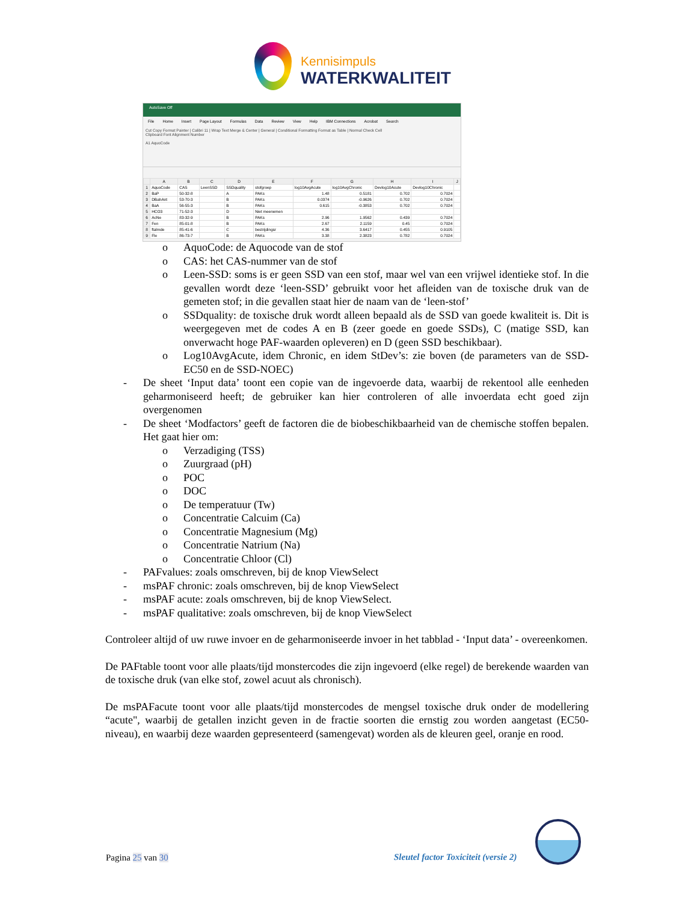Kennisimpuls
WATERKWALITEIT
AutoSave Off
File Home Insert Page Layout Formulas Data Review View Help IBM Connections Acrobat Search
Cut Copy Format Painter | Calibri 11 | Wrap Text Merge & Center | General | Conditional Formatting Format as Table | Normal Check Cell
Clipboard Font Alignment Number
A1 AquoCode
| | A | B | C | D | E | F | G | H | I | J |
| --- | --- | --- | --- | --- | --- | --- | --- | --- | --- | --- |
| 1 | AquoCode | CAS | LeenSSD | SSDquality | stofgroep | log10AvgAcute | log10AvgChronic | Devlog10Acute | Devlog10Chronic | |
| 2 | BaP | 50-32-8 | | A | PAKs | 1.48 | 0.5181 | 0.702 | 0.7024 | |
| 3 | DBahAnt | 53-70-3 | | B | PAKs | 0.0374 | -0.9626 | 0.702 | 0.7024 | |
| 4 | BaA | 56-55-3 | | B | PAKs | 0.615 | -0.3853 | 0.702 | 0.7024 | |
| 5 | HCO3 | 71-52-3 | | D | Niet meenemen | | | | | |
| 6 | AcNe | 83-32-9 | | B | PAKs | 2.96 | 1.9562 | 0.439 | 0.7024 | |
| 7 | Fen | 85-01-8 | | B | PAKs | 2.67 | 2.1159 | 0.45 | 0.7024 | |
| 8 | ftalmde | 85-41-6 | | C | bestrijdingsr | 4.36 | 3.6417 | 0.455 | 0.9105 | |
| 9 | Fle | 86-73-7 | | B | PAKs | 3.38 | 2.3823 | 0.782 | 0.7024 | |
o AquoCode: de Aquocode van de stof
o CAS: het CAS-nummer van de stof
o Leen-SSD: soms is er geen SSD van een stof, maar wel van een vrijwel identieke stof. In die gevallen wordt deze ‘leen-SSD’ gebruikt voor het afleiden van de toxische druk van de gemeten stof; in die gevallen staat hier de naam van de ‘leen-stof’
o SSDquality: de toxische druk wordt alleen bepaald als de SSD van goede kwaliteit is. Dit is weergegeven met de codes A en B (zeer goede en goede SSDs), C (matige SSD, kan onverwacht hoge PAF-waarden opleveren) en D (geen SSD beschikbaar).
o Log10AvgAcute, idem Chronic, en idem StDev’s: zie boven (de parameters van de SSD-EC50 en de SSD-NOEC)
- De sheet ‘Input data’ toont een copie van de ingevoerde data, waarbij de rekentool alle eenheden geharmoniseerd heeft; de gebruiker kan hier controleren of alle invoerdata echt goed zijn overgenomen
- De sheet ‘Modfactors’ geeft de factoren die de biobeschikbaarheid van de chemische stoffen bepalen. Het gaat hier om:
o Verzadiging (TSS)
o Zuurgraad (pH)
o POC
o DOC
o De temperatuur (Tw)
o Concentratie Calcuim (Ca)
o Concentratie Magnesium (Mg)
o Concentratie Natrium (Na)
o Concentratie Chloor (Cl)
- PAFvalues: zoals omschreven, bij de knop ViewSelect
- msPAF chronic: zoals omschreven, bij de knop ViewSelect
- msPAF acute: zoals omschreven, bij de knop ViewSelect.
- msPAF qualitative: zoals omschreven, bij de knop ViewSelect
Controleer altijd of uw ruwe invoer en de geharmoniseerde invoer in het tabblad - ‘Input data’ - overeenkomen.
De PAFtable toont voor alle plaats/tijd monstercodes die zijn ingevoerd (elke regel) de berekende waarden van de toxische druk (van elke stof, zowel acuut als chronisch).
De msPAFacute toont voor alle plaats/tijd monstercodes de mengsel toxische druk onder de modellering “acute", waarbij de getallen inzicht geven in de fractie soorten die ernstig zou worden aangetast (EC50-niveau), en waarbij deze waarden gepresenteerd (samengevat) worden als de kleuren geel, oranje en rood.
Pagina 25 van 30
Sleutel factor Toxiciteit (versie 2)